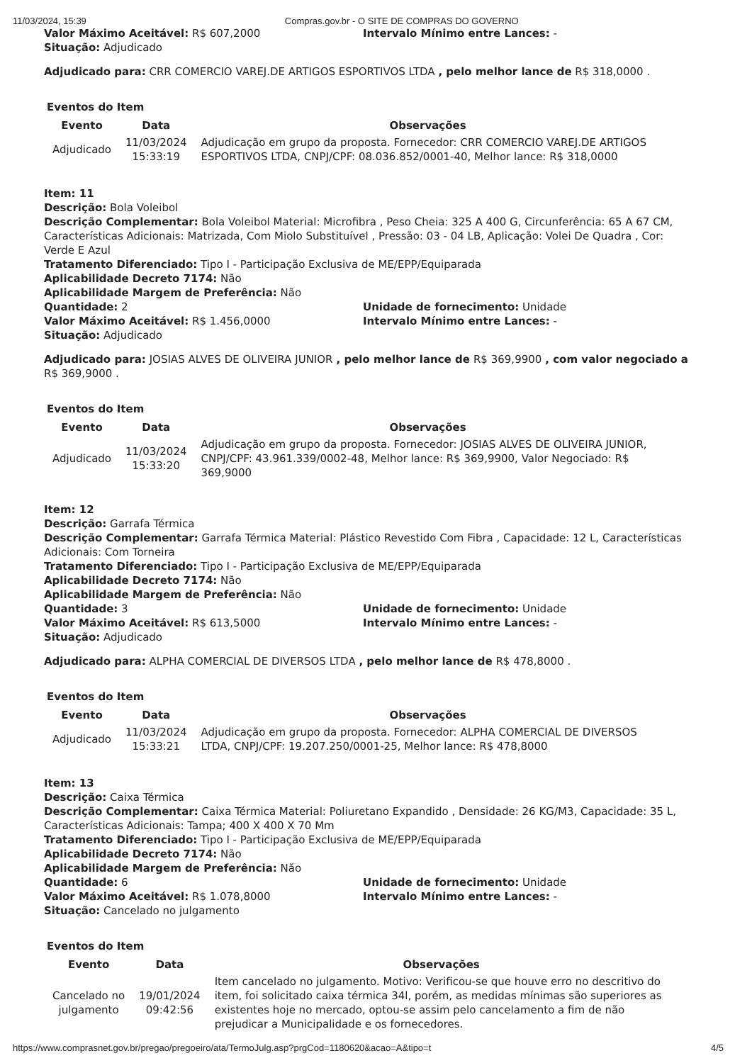11/03/2024, 15:39 Compras.gov.br - O SITE DE COMPRAS DO GOVERNO
Valor Máximo Aceitável: R$ 607,2000 Intervalo Mínimo entre Lances: -
Situação: Adjudicado
Adjudicado para: CRR COMERCIO VAREJ.DE ARTIGOS ESPORTIVOS LTDA , pelo melhor lance de R$ 318,0000 .
Eventos do Item
| Evento | Data | Observações |
| --- | --- | --- |
| Adjudicado | 11/03/2024 15:33:19 | Adjudicação em grupo da proposta. Fornecedor: CRR COMERCIO VAREJ.DE ARTIGOS ESPORTIVOS LTDA, CNPJ/CPF: 08.036.852/0001-40, Melhor lance: R$ 318,0000 |
Item: 11
Descrição: Bola Voleibol
Descrição Complementar: Bola Voleibol Material: Microfibra , Peso Cheia: 325 A 400 G, Circunferência: 65 A 67 CM, Características Adicionais: Matrizada, Com Miolo Substituível , Pressão: 03 - 04 LB, Aplicação: Volei De Quadra , Cor: Verde E Azul
Tratamento Diferenciado: Tipo I - Participação Exclusiva de ME/EPP/Equiparada
Aplicabilidade Decreto 7174: Não
Aplicabilidade Margem de Preferência: Não
Quantidade: 2 Unidade de fornecimento: Unidade
Valor Máximo Aceitável: R$ 1.456,0000 Intervalo Mínimo entre Lances: -
Situação: Adjudicado
Adjudicado para: JOSIAS ALVES DE OLIVEIRA JUNIOR , pelo melhor lance de R$ 369,9900 , com valor negociado a R$ 369,9000 .
Eventos do Item
| Evento | Data | Observações |
| --- | --- | --- |
| Adjudicado | 11/03/2024 15:33:20 | Adjudicação em grupo da proposta. Fornecedor: JOSIAS ALVES DE OLIVEIRA JUNIOR, CNPJ/CPF: 43.961.339/0002-48, Melhor lance: R$ 369,9900, Valor Negociado: R$ 369,9000 |
Item: 12
Descrição: Garrafa Térmica
Descrição Complementar: Garrafa Térmica Material: Plástico Revestido Com Fibra , Capacidade: 12 L, Características Adicionais: Com Torneira
Tratamento Diferenciado: Tipo I - Participação Exclusiva de ME/EPP/Equiparada
Aplicabilidade Decreto 7174: Não
Aplicabilidade Margem de Preferência: Não
Quantidade: 3 Unidade de fornecimento: Unidade
Valor Máximo Aceitável: R$ 613,5000 Intervalo Mínimo entre Lances: -
Situação: Adjudicado
Adjudicado para: ALPHA COMERCIAL DE DIVERSOS LTDA , pelo melhor lance de R$ 478,8000 .
Eventos do Item
| Evento | Data | Observações |
| --- | --- | --- |
| Adjudicado | 11/03/2024 15:33:21 | Adjudicação em grupo da proposta. Fornecedor: ALPHA COMERCIAL DE DIVERSOS LTDA, CNPJ/CPF: 19.207.250/0001-25, Melhor lance: R$ 478,8000 |
Item: 13
Descrição: Caixa Térmica
Descrição Complementar: Caixa Térmica Material: Poliuretano Expandido , Densidade: 26 KG/M3, Capacidade: 35 L, Características Adicionais: Tampa; 400 X 400 X 70 Mm
Tratamento Diferenciado: Tipo I - Participação Exclusiva de ME/EPP/Equiparada
Aplicabilidade Decreto 7174: Não
Aplicabilidade Margem de Preferência: Não
Quantidade: 6 Unidade de fornecimento: Unidade
Valor Máximo Aceitável: R$ 1.078,8000 Intervalo Mínimo entre Lances: -
Situação: Cancelado no julgamento
Eventos do Item
| Evento | Data | Observações |
| --- | --- | --- |
| Cancelado no julgamento | 19/01/2024 09:42:56 | Item cancelado no julgamento. Motivo: Verificou-se que houve erro no descritivo do item, foi solicitado caixa térmica 34l, porém, as medidas mínimas são superiores as existentes hoje no mercado, optou-se assim pelo cancelamento a fim de não prejudicar a Municipalidade e os fornecedores. |
https://www.comprasnet.gov.br/pregao/pregoeiro/ata/TermoJulg.asp?prgCod=1180620&acao=A&tipo=t 4/5